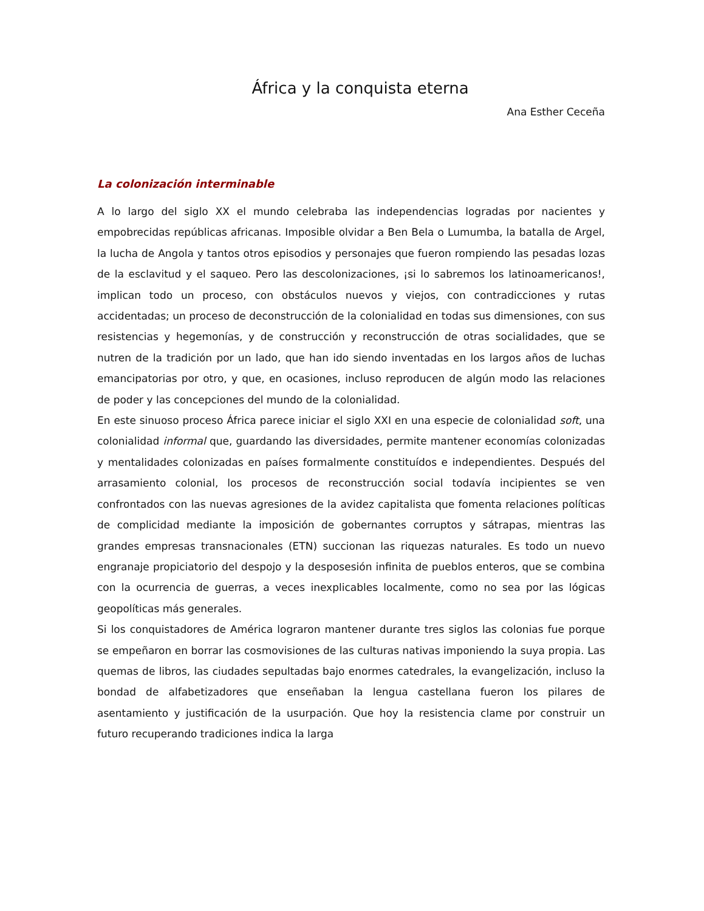África y la conquista eterna
Ana Esther Ceceña
La colonización interminable
A lo largo del siglo XX el mundo celebraba las independencias logradas por nacientes y empobrecidas repúblicas africanas. Imposible olvidar a Ben Bela o Lumumba, la batalla de Argel, la lucha de Angola y tantos otros episodios y personajes que fueron rompiendo las pesadas lozas de la esclavitud y el saqueo. Pero las descolonizaciones, ¡si lo sabremos los latinoamericanos!, implican todo un proceso, con obstáculos nuevos y viejos, con contradicciones y rutas accidentadas; un proceso de deconstrucción de la colonialidad en todas sus dimensiones, con sus resistencias y hegemonías, y de construcción y reconstrucción de otras socialidades, que se nutren de la tradición por un lado, que han ido siendo inventadas en los largos años de luchas emancipatorias por otro, y que, en ocasiones, incluso reproducen de algún modo las relaciones de poder y las concepciones del mundo de la colonialidad.
En este sinuoso proceso África parece iniciar el siglo XXI en una especie de colonialidad soft, una colonialidad informal que, guardando las diversidades, permite mantener economías colonizadas y mentalidades colonizadas en países formalmente constituídos e independientes. Después del arrasamiento colonial, los procesos de reconstrucción social todavía incipientes se ven confrontados con las nuevas agresiones de la avidez capitalista que fomenta relaciones políticas de complicidad mediante la imposición de gobernantes corruptos y sátrapas, mientras las grandes empresas transnacionales (ETN) succionan las riquezas naturales. Es todo un nuevo engranaje propiciatorio del despojo y la desposesión infinita de pueblos enteros, que se combina con la ocurrencia de guerras, a veces inexplicables localmente, como no sea por las lógicas geopolíticas más generales.
Si los conquistadores de América lograron mantener durante tres siglos las colonias fue porque se empeñaron en borrar las cosmovisiones de las culturas nativas imponiendo la suya propia. Las quemas de libros, las ciudades sepultadas bajo enormes catedrales, la evangelización, incluso la bondad de alfabetizadores que enseñaban la lengua castellana fueron los pilares de asentamiento y justificación de la usurpación. Que hoy la resistencia clame por construir un futuro recuperando tradiciones indica la larga